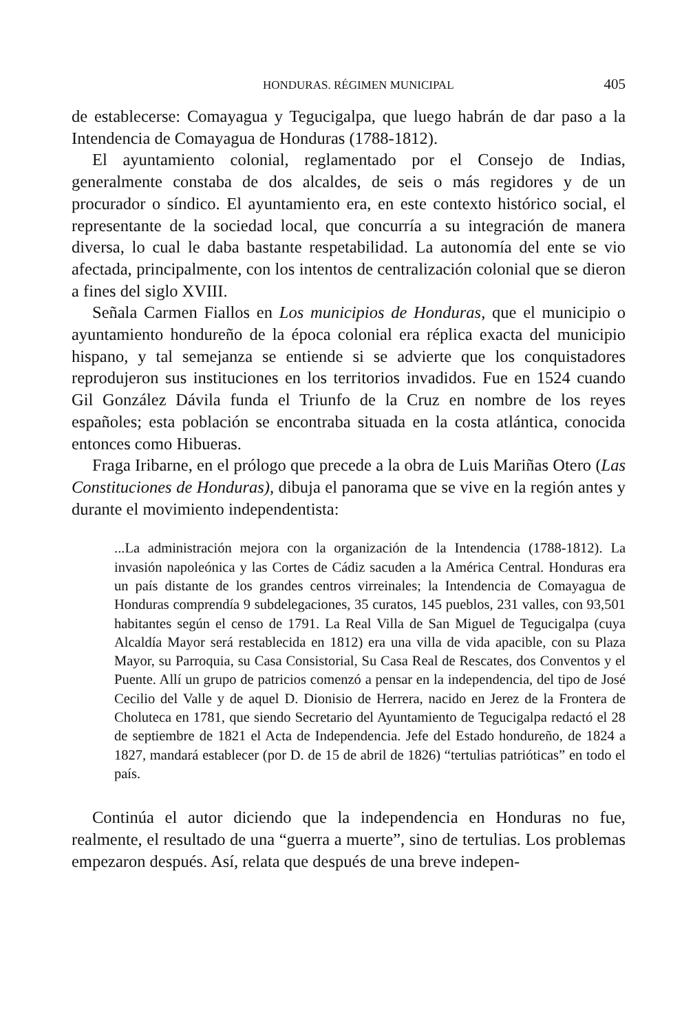HONDURAS. RÉGIMEN MUNICIPAL 405
de establecerse: Comayagua y Tegucigalpa, que luego habrán de dar paso a la Intendencia de Comayagua de Honduras (1788-1812).
El ayuntamiento colonial, reglamentado por el Consejo de Indias, generalmente constaba de dos alcaldes, de seis o más regidores y de un procurador o síndico. El ayuntamiento era, en este contexto histórico social, el representante de la sociedad local, que concurría a su integración de manera diversa, lo cual le daba bastante respetabilidad. La autonomía del ente se vio afectada, principalmente, con los intentos de centralización colonial que se dieron a fines del siglo XVIII.
Señala Carmen Fiallos en Los municipios de Honduras, que el municipio o ayuntamiento hondureño de la época colonial era réplica exacta del municipio hispano, y tal semejanza se entiende si se advierte que los conquistadores reprodujeron sus instituciones en los territorios invadidos. Fue en 1524 cuando Gil González Dávila funda el Triunfo de la Cruz en nombre de los reyes españoles; esta población se encontraba situada en la costa atlántica, conocida entonces como Hibueras.
Fraga Iribarne, en el prólogo que precede a la obra de Luis Mariñas Otero (Las Constituciones de Honduras), dibuja el panorama que se vive en la región antes y durante el movimiento independentista:
...La administración mejora con la organización de la Intendencia (1788-1812). La invasión napoleónica y las Cortes de Cádiz sacuden a la América Central. Honduras era un país distante de los grandes centros virreinales; la Intendencia de Comayagua de Honduras comprendía 9 subdelegaciones, 35 curatos, 145 pueblos, 231 valles, con 93,501 habitantes según el censo de 1791. La Real Villa de San Miguel de Tegucigalpa (cuya Alcaldía Mayor será restablecida en 1812) era una villa de vida apacible, con su Plaza Mayor, su Parroquia, su Casa Consistorial, Su Casa Real de Rescates, dos Conventos y el Puente. Allí un grupo de patricios comenzó a pensar en la independencia, del tipo de José Cecilio del Valle y de aquel D. Dionisio de Herrera, nacido en Jerez de la Frontera de Choluteca en 1781, que siendo Secretario del Ayuntamiento de Tegucigalpa redactó el 28 de septiembre de 1821 el Acta de Independencia. Jefe del Estado hondureño, de 1824 a 1827, mandará establecer (por D. de 15 de abril de 1826) “tertulias patrióticas” en todo el país.
Continúa el autor diciendo que la independencia en Honduras no fue, realmente, el resultado de una “guerra a muerte”, sino de tertulias. Los problemas empezaron después. Así, relata que después de una breve indepen-